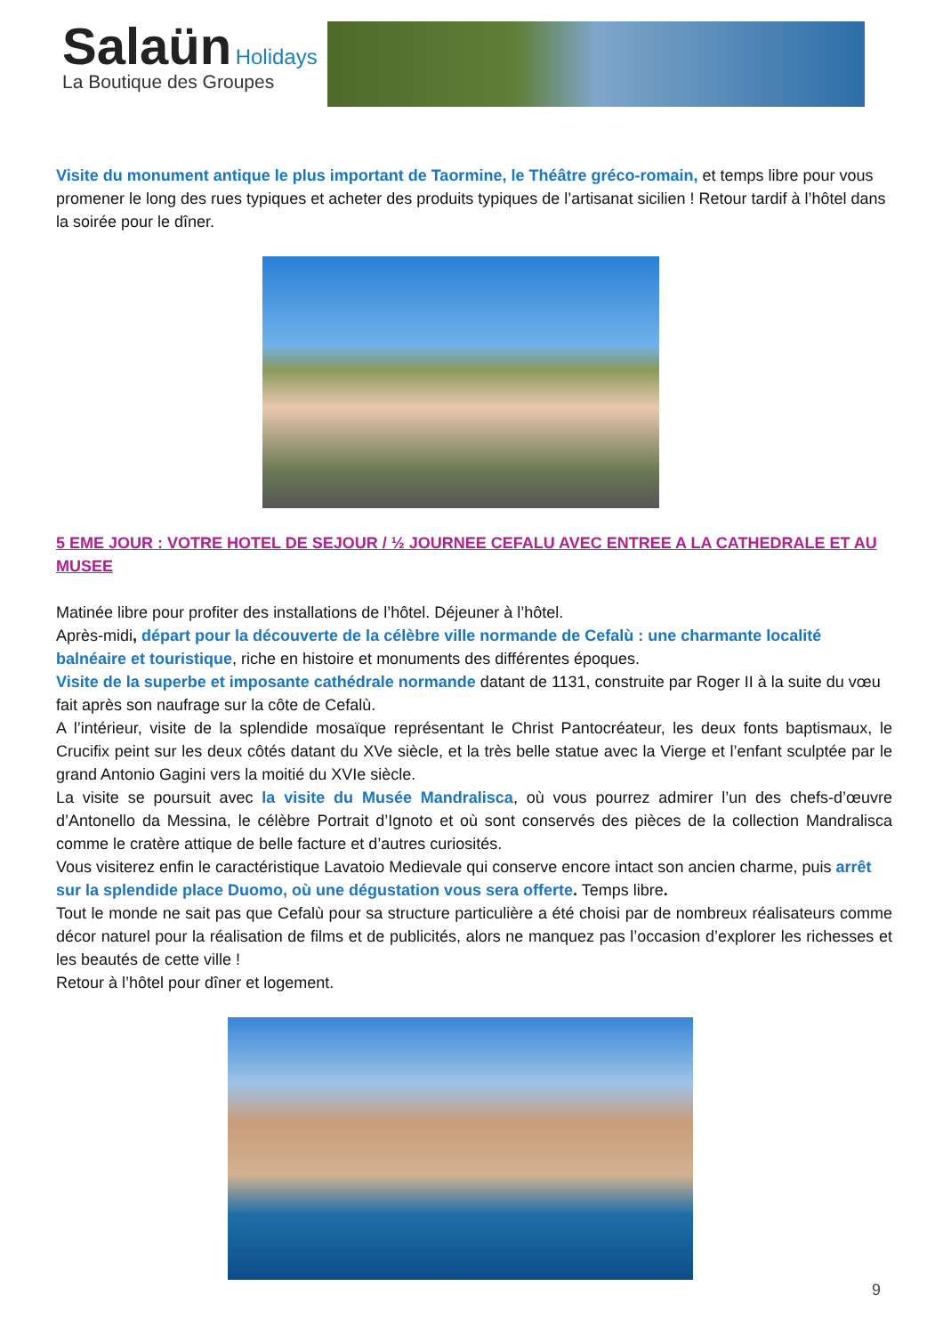Salaün Holidays
La Boutique des Groupes
Visite du monument antique le plus important de Taormine, le Théâtre gréco-romain, et temps libre pour vous promener le long des rues typiques et acheter des produits typiques de l’artisanat sicilien ! Retour tardif à l’hôtel dans la soirée pour le dîner.
5 EME JOUR : VOTRE HOTEL DE SEJOUR / ½ JOURNEE CEFALU AVEC ENTREE A LA CATHEDRALE ET AU MUSEE
Matinée libre pour profiter des installations de l’hôtel. Déjeuner à l’hôtel.
Après-midi, départ pour la découverte de la célèbre ville normande de Cefalù : une charmante localité balnéaire et touristique, riche en histoire et monuments des différentes époques.
Visite de la superbe et imposante cathédrale normande datant de 1131, construite par Roger II à la suite du vœu fait après son naufrage sur la côte de Cefalù.
A l’intérieur, visite de la splendide mosaïque représentant le Christ Pantocréateur, les deux fonts baptismaux, le Crucifix peint sur les deux côtés datant du XVe siècle, et la très belle statue avec la Vierge et l’enfant sculptée par le grand Antonio Gagini vers la moitié du XVIe siècle.
La visite se poursuit avec la visite du Musée Mandralisca, où vous pourrez admirer l’un des chefs-d’œuvre d’Antonello da Messina, le célèbre Portrait d’Ignoto et où sont conservés des pièces de la collection Mandralisca comme le cratère attique de belle facture et d’autres curiosités.
Vous visiterez enfin le caractéristique Lavatoio Medievale qui conserve encore intact son ancien charme, puis arrêt sur la splendide place Duomo, où une dégustation vous sera offerte. Temps libre.
Tout le monde ne sait pas que Cefalù pour sa structure particulière a été choisi par de nombreux réalisateurs comme décor naturel pour la réalisation de films et de publicités, alors ne manquez pas l’occasion d’explorer les richesses et les beautés de cette ville !
Retour à l’hôtel pour dîner et logement.
9